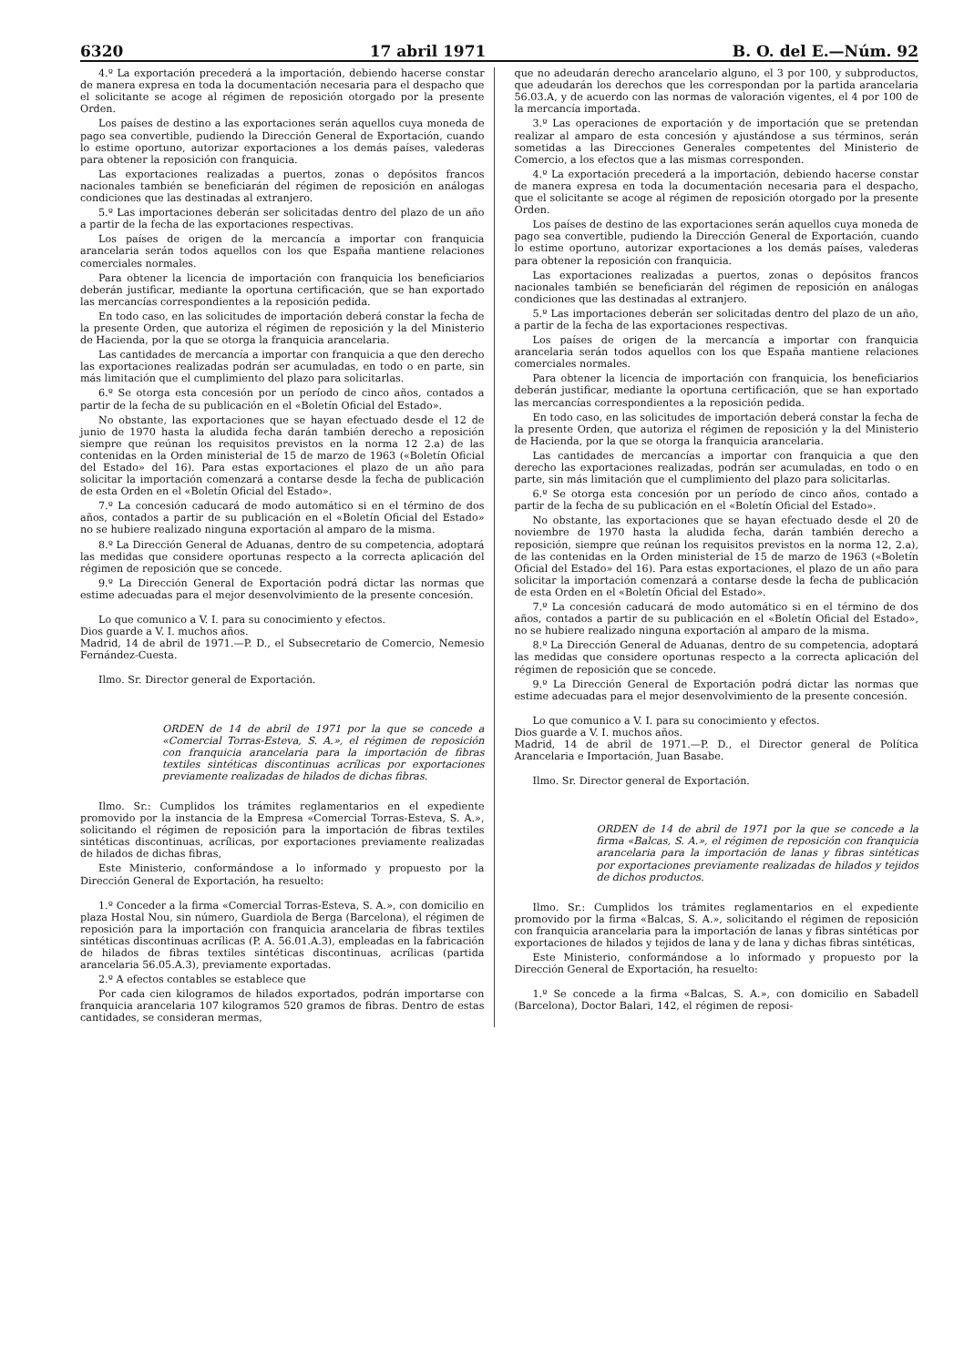6320 17 abril 1971 B. O. del E.—Núm. 92
4.º La exportación precederá a la importación, debiendo hacerse constar de manera expresa en toda la documentación necesaria para el despacho que el solicitante se acoge al régimen de reposición otorgado por la presente Orden.
Los países de destino a las exportaciones serán aquellos cuya moneda de pago sea convertible, pudiendo la Dirección General de Exportación, cuando lo estime oportuno, autorizar exportaciones a los demás países, valederas para obtener la reposición con franquicia.
Las exportaciones realizadas a puertos, zonas o depósitos francos nacionales también se beneficiarán del régimen de reposición en análogas condiciones que las destinadas al extranjero.
5.º Las importaciones deberán ser solicitadas dentro del plazo de un año a partir de la fecha de las exportaciones respectivas.
Los países de origen de la mercancía a importar con franquicia arancelaria serán todos aquellos con los que España mantiene relaciones comerciales normales.
Para obtener la licencia de importación con franquicia los beneficiarios deberán justificar, mediante la oportuna certificación, que se han exportado las mercancías correspondientes a la reposición pedida.
En todo caso, en las solicitudes de importación deberá constar la fecha de la presente Orden, que autoriza el régimen de reposición y la del Ministerio de Hacienda, por la que se otorga la franquicia arancelaria.
Las cantidades de mercancía a importar con franquicia a que den derecho las exportaciones realizadas podrán ser acumuladas, en todo o en parte, sin más limitación que el cumplimiento del plazo para solicitarlas.
6.º Se otorga esta concesión por un período de cinco años, contados a partir de la fecha de su publicación en el «Boletín Oficial del Estado».
No obstante, las exportaciones que se hayan efectuado desde el 12 de junio de 1970 hasta la aludida fecha darán también derecho a reposición siempre que reúnan los requisitos previstos en la norma 12 2.a) de las contenidas en la Orden ministerial de 15 de marzo de 1963 («Boletín Oficial del Estado» del 16). Para estas exportaciones el plazo de un año para solicitar la importación comenzará a contarse desde la fecha de publicación de esta Orden en el «Boletín Oficial del Estado».
7.º La concesión caducará de modo automático si en el término de dos años, contados a partir de su publicación en el «Boletín Oficial del Estado» no se hubiere realizado ninguna exportación al amparo de la misma.
8.º La Dirección General de Aduanas, dentro de su competencia, adoptará las medidas que considere oportunas respecto a la correcta aplicación del régimen de reposición que se concede.
9.º La Dirección General de Exportación podrá dictar las normas que estime adecuadas para el mejor desenvolvimiento de la presente concesión.
Lo que comunico a V. I. para su conocimiento y efectos.
Dios guarde a V. I. muchos años.
Madrid, 14 de abril de 1971.—P. D., el Subsecretario de Comercio, Nemesio Fernández-Cuesta.
Ilmo. Sr. Director general de Exportación.
ORDEN de 14 de abril de 1971 por la que se concede a «Comercial Torras-Esteva, S. A.», el régimen de reposición con franquicia arancelaria para la importación de fibras textiles sintéticas discontinuas acrílicas por exportaciones previamente realizadas de hilados de dichas fibras.
Ilmo. Sr.: Cumplidos los trámites reglamentarios en el expediente promovido por la instancia de la Empresa «Comercial Torras-Esteva, S. A.», solicitando el régimen de reposición para la importación de fibras textiles sintéticas discontinuas, acrílicas, por exportaciones previamente realizadas de hilados de dichas fibras,
Este Ministerio, conformándose a lo informado y propuesto por la Dirección General de Exportación, ha resuelto:
1.º Conceder a la firma «Comercial Torras-Esteva, S. A.», con domicilio en plaza Hostal Nou, sin número, Guardiola de Berga (Barcelona), el régimen de reposición para la importación con franquicia arancelaria de fibras textiles sintéticas discontinuas acrílicas (P. A. 56.01.A.3), empleadas en la fabricación de hilados de fibras textiles sintéticas discontinuas, acrílicas (partida arancelaria 56.05.A.3), previamente exportadas.
2.º A efectos contables se establece que
Por cada cien kilogramos de hilados exportados, podrán importarse con franquicia arancelaria 107 kilogramos 520 gramos de fibras. Dentro de estas cantidades, se consideran mermas,
que no adeudarán derecho arancelario alguno, el 3 por 100, y subproductos, que adeudarán los derechos que les correspondan por la partida arancelaria 56.03.A, y de acuerdo con las normas de valoración vigentes, el 4 por 100 de la mercancía importada.
3.º Las operaciones de exportación y de importación que se pretendan realizar al amparo de esta concesión y ajustándose a sus términos, serán sometidas a las Direcciones Generales competentes del Ministerio de Comercio, a los efectos que a las mismas corresponden.
4.º La exportación precederá a la importación, debiendo hacerse constar de manera expresa en toda la documentación necesaria para el despacho, que el solicitante se acoge al régimen de reposición otorgado por la presente Orden.
Los países de destino de las exportaciones serán aquellos cuya moneda de pago sea convertible, pudiendo la Dirección General de Exportación, cuando lo estime oportuno, autorizar exportaciones a los demás países, valederas para obtener la reposición con franquicia.
Las exportaciones realizadas a puertos, zonas o depósitos francos nacionales también se beneficiarán del régimen de reposición en análogas condiciones que las destinadas al extranjero.
5.º Las importaciones deberán ser solicitadas dentro del plazo de un año, a partir de la fecha de las exportaciones respectivas.
Los países de origen de la mercancía a importar con franquicia arancelaria serán todos aquellos con los que España mantiene relaciones comerciales normales.
Para obtener la licencia de importación con franquicia, los beneficiarios deberán justificar, mediante la oportuna certificación, que se han exportado las mercancías correspondientes a la reposición pedida.
En todo caso, en las solicitudes de importación deberá constar la fecha de la presente Orden, que autoriza el régimen de reposición y la del Ministerio de Hacienda, por la que se otorga la franquicia arancelaria.
Las cantidades de mercancías a importar con franquicia a que den derecho las exportaciones realizadas, podrán ser acumuladas, en todo o en parte, sin más limitación que el cumplimiento del plazo para solicitarlas.
6.º Se otorga esta concesión por un período de cinco años, contado a partir de la fecha de su publicación en el «Boletín Oficial del Estado».
No obstante, las exportaciones que se hayan efectuado desde el 20 de noviembre de 1970 hasta la aludida fecha, darán también derecho a reposición, siempre que reúnan los requisitos previstos en la norma 12, 2.a), de las contenidas en la Orden ministerial de 15 de marzo de 1963 («Boletín Oficial del Estado» del 16). Para estas exportaciones, el plazo de un año para solicitar la importación comenzará a contarse desde la fecha de publicación de esta Orden en el «Boletín Oficial del Estado».
7.º La concesión caducará de modo automático si en el término de dos años, contados a partir de su publicación en el «Boletín Oficial del Estado», no se hubiere realizado ninguna exportación al amparo de la misma.
8.º La Dirección General de Aduanas, dentro de su competencia, adoptará las medidas que considere oportunas respecto a la correcta aplicación del régimen de reposición que se concede.
9.º La Dirección General de Exportación podrá dictar las normas que estime adecuadas para el mejor desenvolvimiento de la presente concesión.
Lo que comunico a V. I. para su conocimiento y efectos.
Dios guarde a V. I. muchos años.
Madrid, 14 de abril de 1971.—P. D., el Director general de Política Arancelaria e Importación, Juan Basabe.
Ilmo. Sr. Director general de Exportación.
ORDEN de 14 de abril de 1971 por la que se concede a la firma «Balcas, S. A.», el régimen de reposición con franquicia arancelaria para la importación de lanas y fibras sintéticas por exportaciones previamente realizadas de hilados y tejidos de dichos productos.
Ilmo. Sr.: Cumplidos los trámites reglamentarios en el expediente promovido por la firma «Balcas, S. A.», solicitando el régimen de reposición con franquicia arancelaria para la importación de lanas y fibras sintéticas por exportaciones de hilados y tejidos de lana y de lana y dichas fibras sintéticas,
Este Ministerio, conformándose a lo informado y propuesto por la Dirección General de Exportación, ha resuelto:
1.º Se concede a la firma «Balcas, S. A.», con domicilio en Sabadell (Barcelona), Doctor Balari, 142, el régimen de reposi-